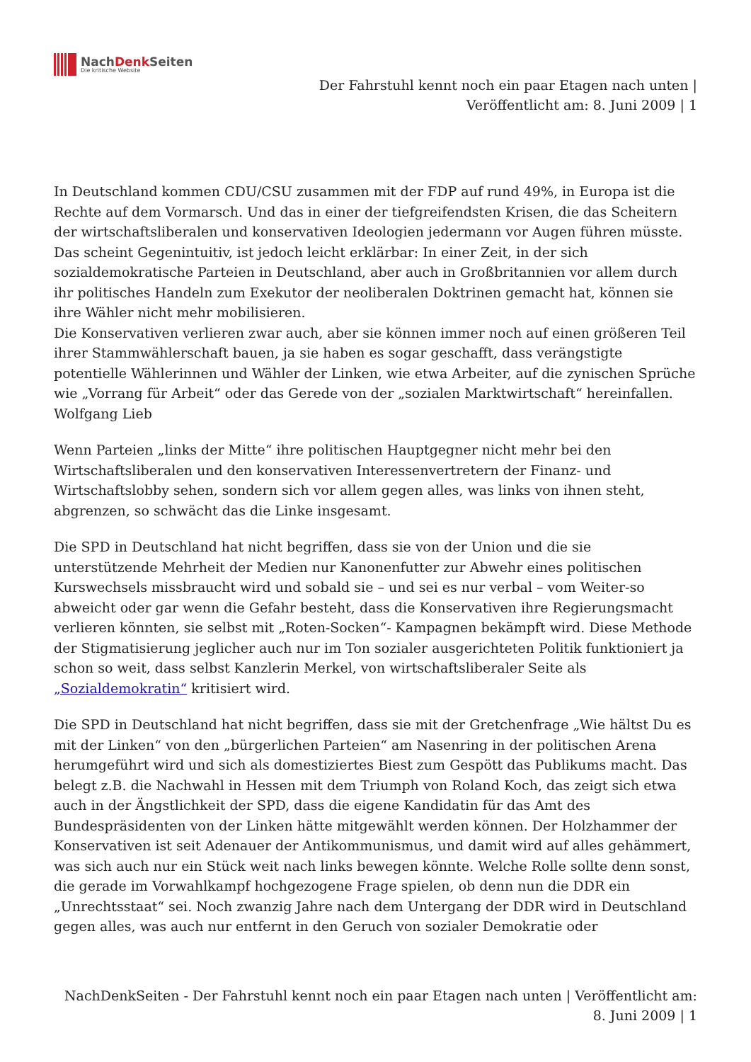NachDenk Seiten
Die kritische Website
Der Fahrstuhl kennt noch ein paar Etagen nach unten |
Veröffentlicht am: 8. Juni 2009 | 1
In Deutschland kommen CDU/CSU zusammen mit der FDP auf rund 49%, in Europa ist die Rechte auf dem Vormarsch. Und das in einer der tiefgreifendsten Krisen, die das Scheitern der wirtschaftsliberalen und konservativen Ideologien jedermann vor Augen führen müsste. Das scheint Gegenintuitiv, ist jedoch leicht erklärbar: In einer Zeit, in der sich sozialdemokratische Parteien in Deutschland, aber auch in Großbritannien vor allem durch ihr politisches Handeln zum Exekutor der neoliberalen Doktrinen gemacht hat, können sie ihre Wähler nicht mehr mobilisieren.
Die Konservativen verlieren zwar auch, aber sie können immer noch auf einen größeren Teil ihrer Stammwählerschaft bauen, ja sie haben es sogar geschafft, dass verängstigte potentielle Wählerinnen und Wähler der Linken, wie etwa Arbeiter, auf die zynischen Sprüche wie „Vorrang für Arbeit“ oder das Gerede von der „sozialen Marktwirtschaft“ hereinfallen. Wolfgang Lieb
Wenn Parteien „links der Mitte“ ihre politischen Hauptgegner nicht mehr bei den Wirtschaftsliberalen und den konservativen Interessenvertretern der Finanz- und Wirtschaftslobby sehen, sondern sich vor allem gegen alles, was links von ihnen steht, abgrenzen, so schwächt das die Linke insgesamt.
Die SPD in Deutschland hat nicht begriffen, dass sie von der Union und die sie unterstützende Mehrheit der Medien nur Kanonenfutter zur Abwehr eines politischen Kurswechsels missbraucht wird und sobald sie – und sei es nur verbal – vom Weiter-so abweicht oder gar wenn die Gefahr besteht, dass die Konservativen ihre Regierungsmacht verlieren könnten, sie selbst mit „Roten-Socken“- Kampagnen bekämpft wird. Diese Methode der Stigmatisierung jeglicher auch nur im Ton sozialer ausgerichteten Politik funktioniert ja schon so weit, dass selbst Kanzlerin Merkel, von wirtschaftsliberaler Seite als „Sozialdemokratin“ kritisiert wird.
Die SPD in Deutschland hat nicht begriffen, dass sie mit der Gretchenfrage „Wie hältst Du es mit der Linken“ von den „bürgerlichen Parteien“ am Nasenring in der politischen Arena herumgeführt wird und sich als domestiziertes Biest zum Gespött das Publikums macht. Das belegt z.B. die Nachwahl in Hessen mit dem Triumph von Roland Koch, das zeigt sich etwa auch in der Ängstlichkeit der SPD, dass die eigene Kandidatin für das Amt des Bundespräsidenten von der Linken hätte mitgewählt werden können. Der Holzhammer der Konservativen ist seit Adenauer der Antikommunismus, und damit wird auf alles gehämmert, was sich auch nur ein Stück weit nach links bewegen könnte. Welche Rolle sollte denn sonst, die gerade im Vorwahlkampf hochgezogene Frage spielen, ob denn nun die DDR ein „Unrechtsstaat“ sei. Noch zwanzig Jahre nach dem Untergang der DDR wird in Deutschland gegen alles, was auch nur entfernt in den Geruch von sozialer Demokratie oder
NachDenkSeiten - Der Fahrstuhl kennt noch ein paar Etagen nach unten | Veröffentlicht am:
8. Juni 2009 | 1